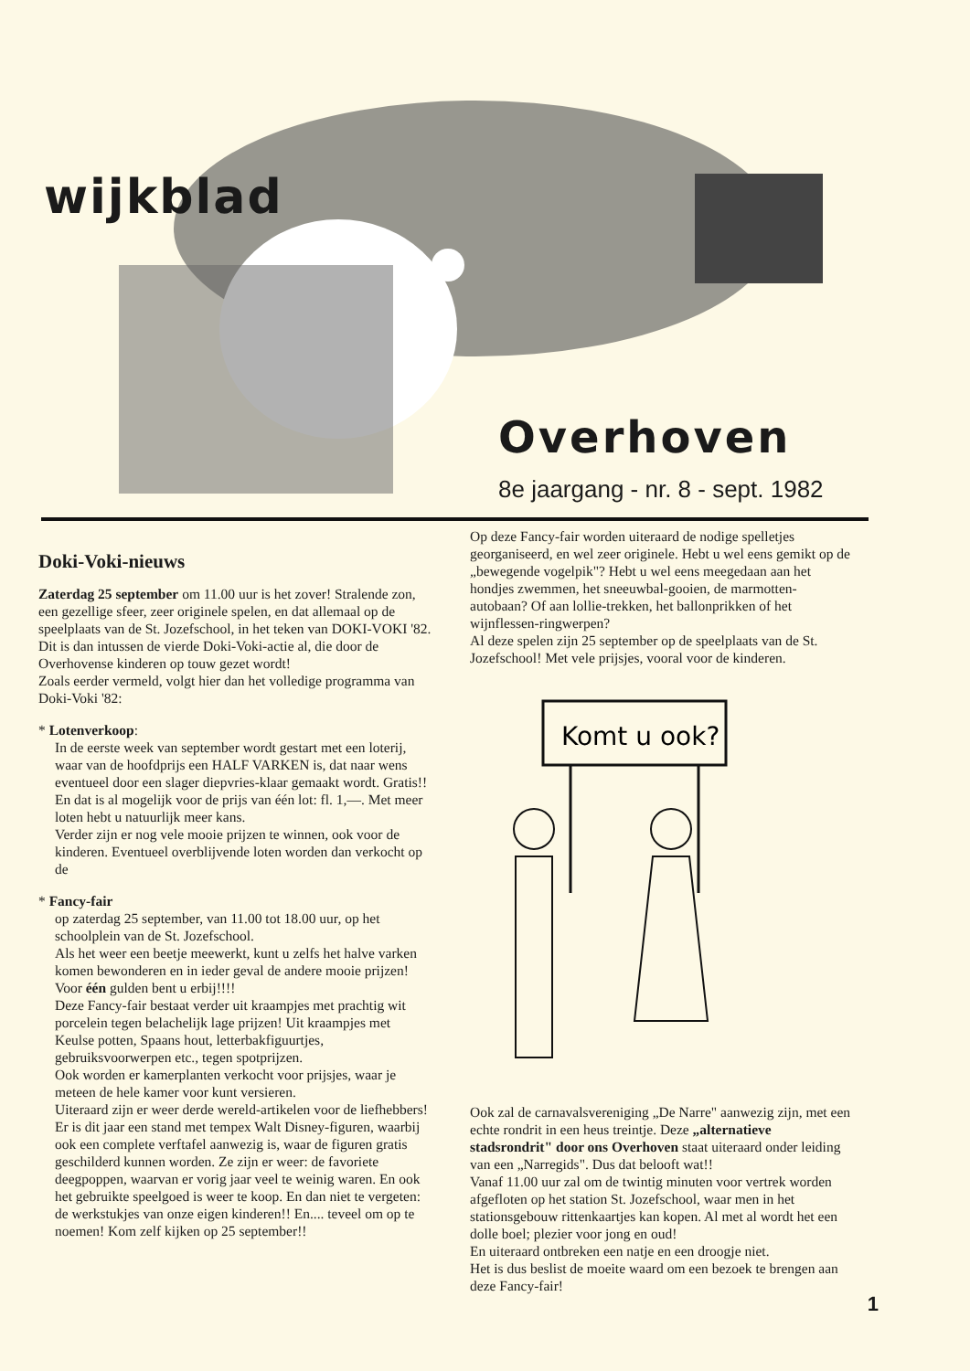wijkblad
Overhoven
8e jaargang - nr. 8 - sept. 1982
Doki-Voki-nieuws
Zaterdag 25 september om 11.00 uur is het zover! Stralende zon, een gezellige sfeer, zeer originele spelen, en dat allemaal op de speelplaats van de St. Jozefschool, in het teken van DOKI-VOKI '82.
Dit is dan intussen de vierde Doki-Voki-actie al, die door de Overhovense kinderen op touw gezet wordt!
Zoals eerder vermeld, volgt hier dan het volledige programma van Doki-Voki '82:
* Lotenverkoop:
In de eerste week van september wordt gestart met een loterij, waar van de hoofdprijs een HALF VARKEN is, dat naar wens eventueel door een slager diepvries-klaar gemaakt wordt. Gratis!! En dat is al mogelijk voor de prijs van één lot: fl. 1,—. Met meer loten hebt u natuurlijk meer kans.
Verder zijn er nog vele mooie prijzen te winnen, ook voor de kinderen. Eventueel overblijvende loten worden dan verkocht op de
* Fancy-fair
op zaterdag 25 september, van 11.00 tot 18.00 uur, op het schoolplein van de St. Jozefschool.
Als het weer een beetje meewerkt, kunt u zelfs het halve varken komen bewonderen en in ieder geval de andere mooie prijzen! Voor één gulden bent u erbij!!!!
Deze Fancy-fair bestaat verder uit kraampjes met prachtig wit porcelein tegen belachelijk lage prijzen! Uit kraampjes met Keulse potten, Spaans hout, letterbakfiguurtjes, gebruiksvoorwerpen etc., tegen spotprijzen.
Ook worden er kamerplanten verkocht voor prijsjes, waar je meteen de hele kamer voor kunt versieren.
Uiteraard zijn er weer derde wereld-artikelen voor de liefhebbers!
Er is dit jaar een stand met tempex Walt Disney-figuren, waarbij ook een complete verftafel aanwezig is, waar de figuren gratis geschilderd kunnen worden. Ze zijn er weer: de favoriete deegpoppen, waarvan er vorig jaar veel te weinig waren. En ook het gebruikte speelgoed is weer te koop. En dan niet te vergeten: de werkstukjes van onze eigen kinderen!! En.... teveel om op te noemen! Kom zelf kijken op 25 september!!
Op deze Fancy-fair worden uiteraard de nodige spelletjes georganiseerd, en wel zeer originele. Hebt u wel eens gemikt op de „bewegende vogelpik"? Hebt u wel eens meegedaan aan het hondjes zwemmen, het sneeuwbal-gooien, de marmotten-autobaan? Of aan lollie-trekken, het ballonprikken of het wijnflessen-ringwerpen?
Al deze spelen zijn 25 september op de speelplaats van de St. Jozefschool! Met vele prijsjes, vooral voor de kinderen.
Komt u ook?
Ook zal de carnavalsvereniging „De Narre" aanwezig zijn, met een echte rondrit in een heus treintje. Deze „alternatieve stadsrondrit" door ons Overhoven staat uiteraard onder leiding van een „Narregids". Dus dat belooft wat!!
Vanaf 11.00 uur zal om de twintig minuten voor vertrek worden afgefloten op het station St. Jozefschool, waar men in het stationsgebouw rittenkaartjes kan kopen. Al met al wordt het een dolle boel; plezier voor jong en oud!
En uiteraard ontbreken een natje en een droogje niet.
Het is dus beslist de moeite waard om een bezoek te brengen aan deze Fancy-fair!
1